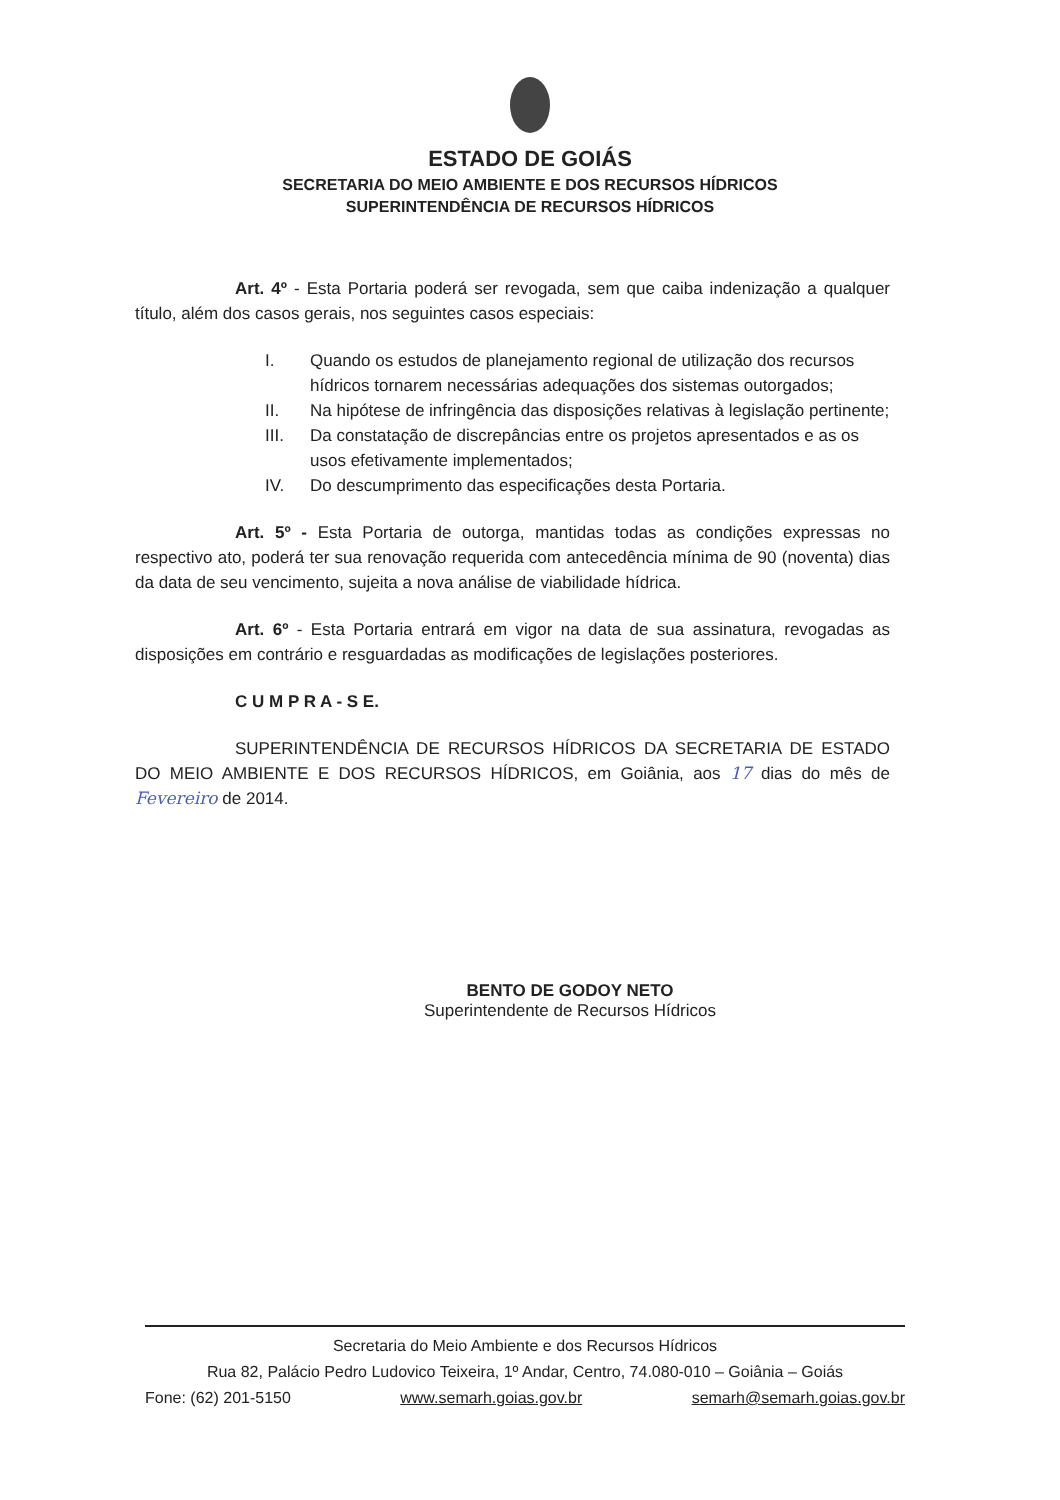ESTADO DE GOIÁS
SECRETARIA DO MEIO AMBIENTE E DOS RECURSOS HÍDRICOS
SUPERINTENDÊNCIA DE RECURSOS HÍDRICOS
Art. 4º - Esta Portaria poderá ser revogada, sem que caiba indenização a qualquer título, além dos casos gerais, nos seguintes casos especiais:
I. Quando os estudos de planejamento regional de utilização dos recursos hídricos tornarem necessárias adequações dos sistemas outorgados;
II. Na hipótese de infringência das disposições relativas à legislação pertinente;
III. Da constatação de discrepâncias entre os projetos apresentados e as os usos efetivamente implementados;
IV. Do descumprimento das especificações desta Portaria.
Art. 5º - Esta Portaria de outorga, mantidas todas as condições expressas no respectivo ato, poderá ter sua renovação requerida com antecedência mínima de 90 (noventa) dias da data de seu vencimento, sujeita a nova análise de viabilidade hídrica.
Art. 6º - Esta Portaria entrará em vigor na data de sua assinatura, revogadas as disposições em contrário e resguardadas as modificações de legislações posteriores.
C U M P R A - S E.
SUPERINTENDÊNCIA DE RECURSOS HÍDRICOS DA SECRETARIA DE ESTADO DO MEIO AMBIENTE E DOS RECURSOS HÍDRICOS, em Goiânia, aos 17 dias do mês de Fevereiro de 2014.
BENTO DE GODOY NETO
Superintendente de Recursos Hídricos
Secretaria do Meio Ambiente e dos Recursos Hídricos
Rua 82, Palácio Pedro Ludovico Teixeira, 1º Andar, Centro, 74.080-010 – Goiânia – Goiás
Fone: (62) 201-5150 www.semarh.goias.gov.br semarh@semarh.goias.gov.br